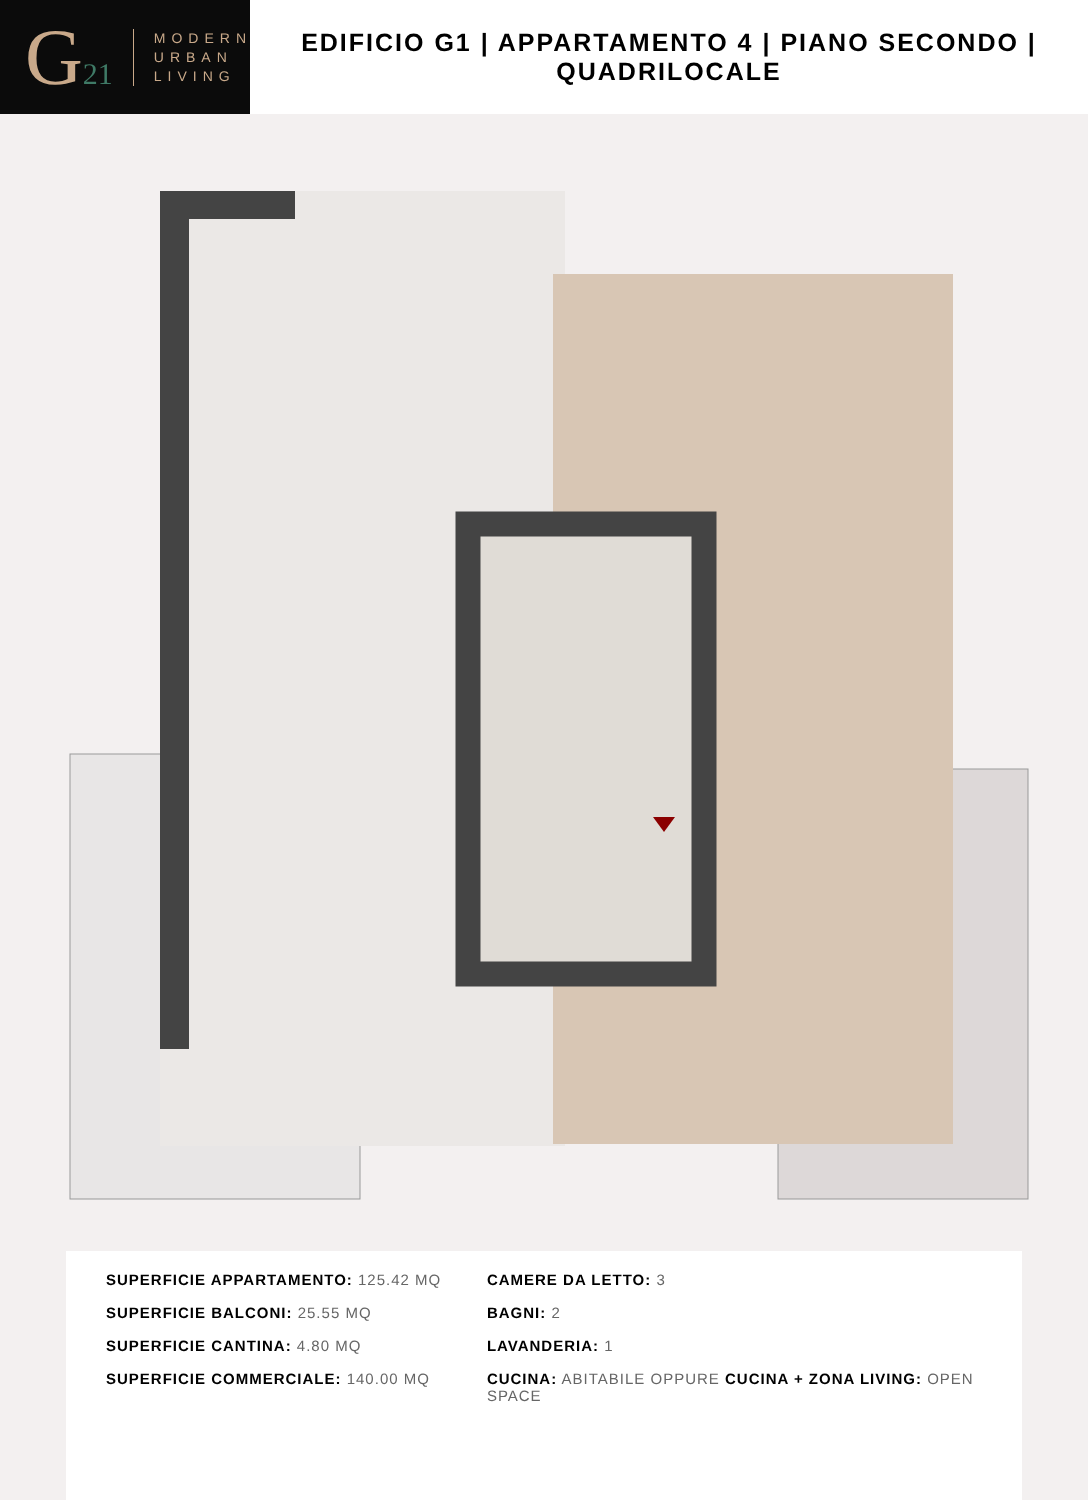G21
MODERN
URBAN
LIVING
EDIFICIO G1 | APPARTAMENTO 4 | PIANO SECONDO | QUADRILOCALE
SUPERFICIE APPARTAMENTO: 125.42 MQ
SUPERFICIE BALCONI: 25.55 MQ
SUPERFICIE CANTINA: 4.80 MQ
SUPERFICIE COMMERCIALE: 140.00 MQ
CAMERE DA LETTO: 3
BAGNI: 2
LAVANDERIA: 1
CUCINA: ABITABILE OPPURE CUCINA + ZONA LIVING: OPEN SPACE